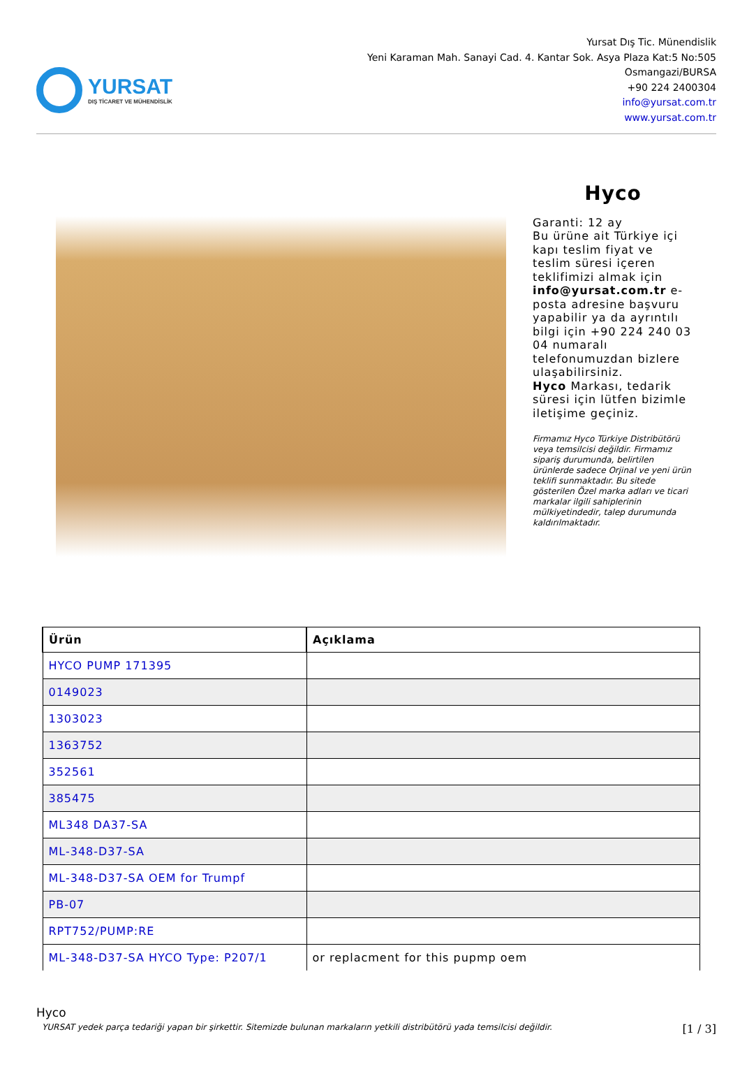YURSAT
DIŞ TİCARET VE MÜHENDİSLİK
Yursat Dış Tic. Münendislik
Yeni Karaman Mah. Sanayi Cad. 4. Kantar Sok. Asya Plaza Kat:5 No:505
Osmangazi/BURSA
+90 224 2400304
info@yursat.com.tr
www.yursat.com.tr
Hyco
Garanti: 12 ay
Bu ürüne ait Türkiye içi kapı teslim fiyat ve teslim süresi içeren teklifimizi almak için info@yursat.com.tr e-posta adresine başvuru yapabilir ya da ayrıntılı bilgi için +90 224 240 03 04 numaralı telefonumuzdan bizlere ulaşabilirsiniz.
Hyco Markası, tedarik süresi için lütfen bizimle iletişime geçiniz.
Firmamız Hyco Türkiye Distribütörü veya temsilcisi değildir. Firmamız sipariş durumunda, belirtilen ürünlerde sadece Orjinal ve yeni ürün teklifi sunmaktadır. Bu sitede gösterilen Özel marka adları ve ticari markalar ilgili sahiplerinin mülkiyetindedir, talep durumunda kaldırılmaktadır.
| Ürün | Açıklama |
| --- | --- |
| HYCO PUMP 171395 | |
| 0149023 | |
| 1303023 | |
| 1363752 | |
| 352561 | |
| 385475 | |
| ML348 DA37-SA | |
| ML-348-D37-SA | |
| ML-348-D37-SA OEM for Trumpf | |
| PB-07 | |
| RPT752/PUMP:RE | |
| ML-348-D37-SA HYCO Type: P207/1 | or replacment for this pupmp oem |
Hyco
YURSAT yedek parça tedariği yapan bir şirkettir. Sitemizde bulunan markaların yetkili distribütörü yada temsilcisi değildir. [1 / 3]